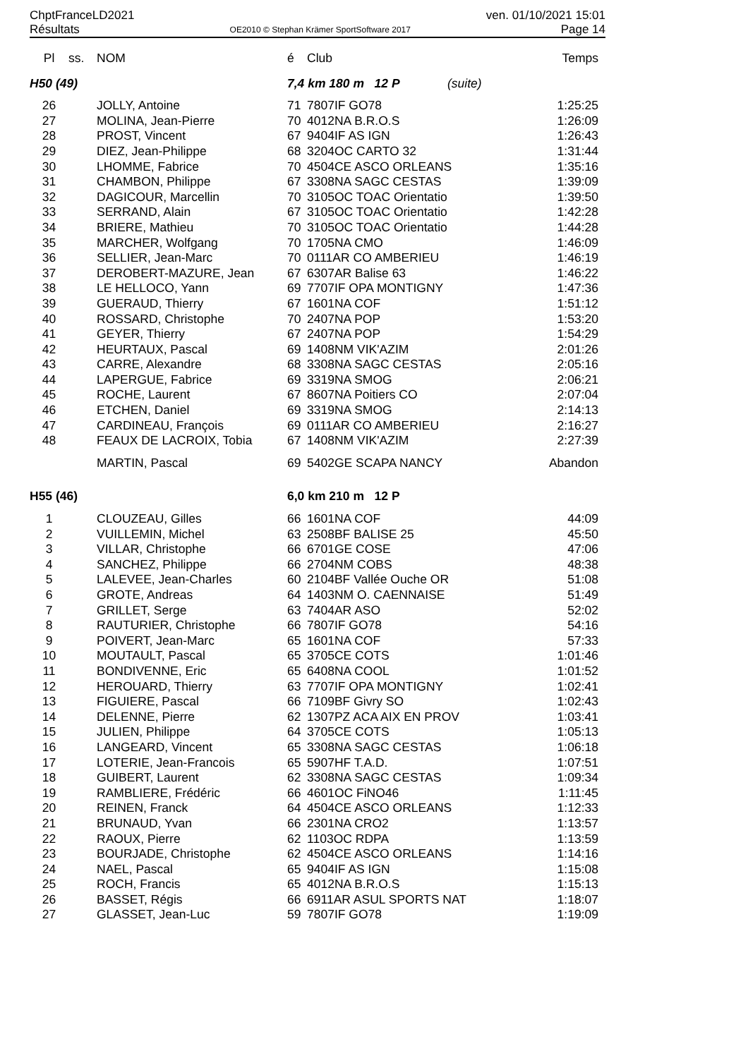ChptFranceLD2021 ven. 01/10/2021 15:01
Résultats OE2010 © Stephan Krämer SportSoftware 2017 Page 14
| Pl | ss. | NOM | é | Club | Temps |
| --- | --- | --- | --- | --- | --- |
| H50 (49) | | | 7,4 km 180 m 12 P (suite) | | |
| 26 | | JOLLY, Antoine | 71 | 7807IF GO78 | 1:25:25 |
| 27 | | MOLINA, Jean-Pierre | 70 | 4012NA B.R.O.S | 1:26:09 |
| 28 | | PROST, Vincent | 67 | 9404IF AS IGN | 1:26:43 |
| 29 | | DIEZ, Jean-Philippe | 68 | 3204OC CARTO 32 | 1:31:44 |
| 30 | | LHOMME, Fabrice | 70 | 4504CE ASCO ORLEANS | 1:35:16 |
| 31 | | CHAMBON, Philippe | 67 | 3308NA SAGC CESTAS | 1:39:09 |
| 32 | | DAGICOUR, Marcellin | 70 | 3105OC TOAC Orientatio | 1:39:50 |
| 33 | | SERRAND, Alain | 67 | 3105OC TOAC Orientatio | 1:42:28 |
| 34 | | BRIERE, Mathieu | 70 | 3105OC TOAC Orientatio | 1:44:28 |
| 35 | | MARCHER, Wolfgang | 70 | 1705NA CMO | 1:46:09 |
| 36 | | SELLIER, Jean-Marc | 70 | 0111AR CO AMBERIEU | 1:46:19 |
| 37 | | DEROBERT-MAZURE, Jean | 67 | 6307AR Balise 63 | 1:46:22 |
| 38 | | LE HELLOCO, Yann | 69 | 7707IF OPA MONTIGNY | 1:47:36 |
| 39 | | GUERAUD, Thierry | 67 | 1601NA COF | 1:51:12 |
| 40 | | ROSSARD, Christophe | 70 | 2407NA POP | 1:53:20 |
| 41 | | GEYER, Thierry | 67 | 2407NA POP | 1:54:29 |
| 42 | | HEURTAUX, Pascal | 69 | 1408NM VIK'AZIM | 2:01:26 |
| 43 | | CARRE, Alexandre | 68 | 3308NA SAGC CESTAS | 2:05:16 |
| 44 | | LAPERGUE, Fabrice | 69 | 3319NA SMOG | 2:06:21 |
| 45 | | ROCHE, Laurent | 67 | 8607NA Poitiers CO | 2:07:04 |
| 46 | | ETCHEN, Daniel | 69 | 3319NA SMOG | 2:14:13 |
| 47 | | CARDINEAU, François | 69 | 0111AR CO AMBERIEU | 2:16:27 |
| 48 | | FEAUX DE LACROIX, Tobia | 67 | 1408NM VIK'AZIM | 2:27:39 |
| | | MARTIN, Pascal | 69 | 5402GE SCAPA NANCY | Abandon |
| H55 (46) | | | 6,0 km 210 m 12 P | | |
| 1 | | CLOUZEAU, Gilles | 66 | 1601NA COF | 44:09 |
| 2 | | VUILLEMIN, Michel | 63 | 2508BF BALISE 25 | 45:50 |
| 3 | | VILLAR, Christophe | 66 | 6701GE COSE | 47:06 |
| 4 | | SANCHEZ, Philippe | 66 | 2704NM COBS | 48:38 |
| 5 | | LALEVEE, Jean-Charles | 60 | 2104BF Vallée Ouche OR | 51:08 |
| 6 | | GROTE, Andreas | 64 | 1403NM O. CAENNAISE | 51:49 |
| 7 | | GRILLET, Serge | 63 | 7404AR ASO | 52:02 |
| 8 | | RAUTURIER, Christophe | 66 | 7807IF GO78 | 54:16 |
| 9 | | POIVERT, Jean-Marc | 65 | 1601NA COF | 57:33 |
| 10 | | MOUTAULT, Pascal | 65 | 3705CE COTS | 1:01:46 |
| 11 | | BONDIVENNE, Eric | 65 | 6408NA COOL | 1:01:52 |
| 12 | | HEROUARD, Thierry | 63 | 7707IF OPA MONTIGNY | 1:02:41 |
| 13 | | FIGUIERE, Pascal | 66 | 7109BF Givry SO | 1:02:43 |
| 14 | | DELENNE, Pierre | 62 | 1307PZ ACA AIX EN PROV | 1:03:41 |
| 15 | | JULIEN, Philippe | 64 | 3705CE COTS | 1:05:13 |
| 16 | | LANGEARD, Vincent | 65 | 3308NA SAGC CESTAS | 1:06:18 |
| 17 | | LOTERIE, Jean-Francois | 65 | 5907HF T.A.D. | 1:07:51 |
| 18 | | GUIBERT, Laurent | 62 | 3308NA SAGC CESTAS | 1:09:34 |
| 19 | | RAMBLIERE, Frédéric | 66 | 4601OC FiNO46 | 1:11:45 |
| 20 | | REINEN, Franck | 64 | 4504CE ASCO ORLEANS | 1:12:33 |
| 21 | | BRUNAUD, Yvan | 66 | 2301NA CRO2 | 1:13:57 |
| 22 | | RAOUX, Pierre | 62 | 1103OC RDPA | 1:13:59 |
| 23 | | BOURJADE, Christophe | 62 | 4504CE ASCO ORLEANS | 1:14:16 |
| 24 | | NAEL, Pascal | 65 | 9404IF AS IGN | 1:15:08 |
| 25 | | ROCH, Francis | 65 | 4012NA B.R.O.S | 1:15:13 |
| 26 | | BASSET, Régis | 66 | 6911AR ASUL SPORTS NAT | 1:18:07 |
| 27 | | GLASSET, Jean-Luc | 59 | 7807IF GO78 | 1:19:09 |